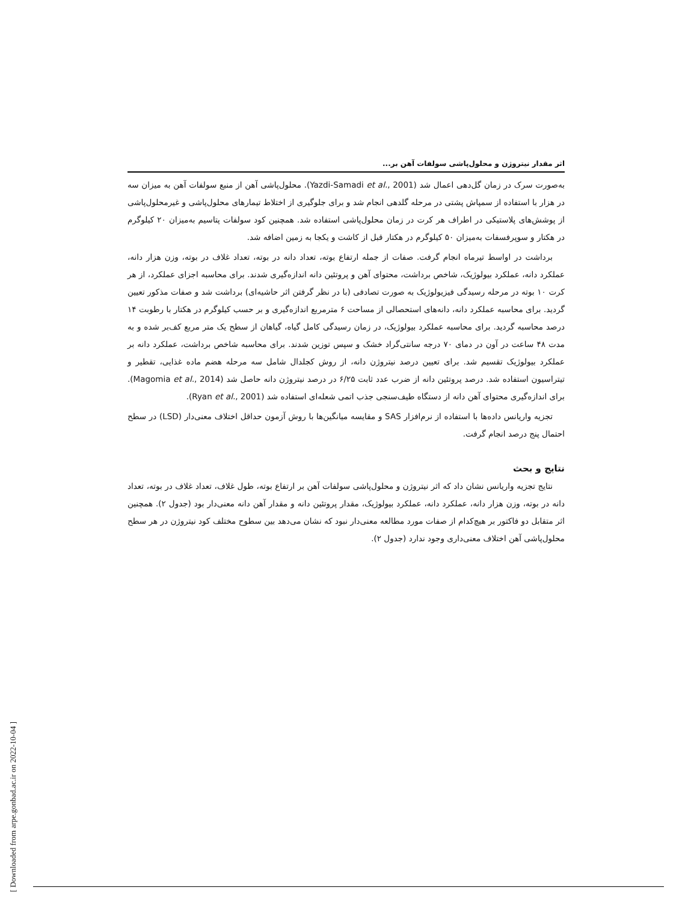اثر مقدار نیتروژن و محلول‌پاشی سولفات آهن بر...
به‌صورت سرک در زمان گل‌دهی اعمال شد (Yazdi-Samadi et al., 2001). محلول‌پاشی آهن از منبع سولفات آهن به میزان سه در هزار با استفاده از سمپاش پشتی در مرحله گلدهی انجام شد و برای جلوگیری از اختلاط تیمارهای محلول‌پاشی و غیرمحلول‌پاشی از پوشش‌های پلاستیکی در اطراف هر کرت در زمان محلول‌پاشی استفاده شد. همچنین کود سولفات پتاسیم به‌میزان ۲۰ کیلوگرم در هکتار و سوپرفسفات به‌میزان ۵۰ کیلوگرم در هکتار قبل از کاشت و یکجا به زمین اضافه شد.
برداشت در اواسط تیرماه انجام گرفت. صفات از جمله ارتفاع بوته، تعداد دانه در بوته، تعداد غلاف در بوته، وزن هزار دانه، عملکرد دانه، عملکرد بیولوژیک، شاخص برداشت، محتوای آهن و پروتئین دانه اندازه‌گیری شدند. برای محاسبه اجزای عملکرد، از هر کرت ۱۰ بوته در مرحله رسیدگی فیزیولوژیک به صورت تصادفی (با در نظر گرفتن اثر حاشیه‌ای) برداشت شد و صفات مذکور تعیین گردید. برای محاسبه عملکرد دانه، دانه‌های استحصالی از مساحت ۶ مترمربع اندازه‌گیری و بر حسب کیلوگرم در هکتار با رطوبت ۱۴ درصد محاسبه گردید. برای محاسبه عملکرد بیولوژیک، در زمان رسیدگی کامل گیاه، گیاهان از سطح یک متر مربع کف‌بر شده و به مدت ۴۸ ساعت در آون در دمای ۷۰ درجه سانتی‌گراد خشک و سپس توزین شدند. برای محاسبه شاخص برداشت، عملکرد دانه بر عملکرد بیولوژیک تقسیم شد. برای تعیین درصد نیتروژن دانه، از روش کجلدال شامل سه مرحله هضم ماده غذایی، تقطیر و تیتراسیون استفاده شد. درصد پروتئین دانه از ضرب عدد ثابت ۶/۲۵ در درصد نیتروژن دانه حاصل شد (Magomia et al., 2014). برای اندازه‌گیری محتوای آهن دانه از دستگاه طیف‌سنجی جذب اتمی شعله‌ای استفاده شد (Ryan et al., 2001).
تجزیه واریانس داده‌ها با استفاده از نرم‌افزار SAS و مقایسه میانگین‌ها با روش آزمون حداقل اختلاف معنی‌دار (LSD) در سطح احتمال پنج درصد انجام گرفت.
نتایج و بحث
نتایج تجزیه واریانس نشان داد که اثر نیتروژن و محلول‌پاشی سولفات آهن بر ارتفاع بوته، طول غلاف، تعداد غلاف در بوته، تعداد دانه در بوته، وزن هزار دانه، عملکرد دانه، عملکرد بیولوژیک، مقدار پروتئین دانه و مقدار آهن دانه معنی‌دار بود (جدول ۲). همچنین اثر متقابل دو فاکتور بر هیچ‌کدام از صفات مورد مطالعه معنی‌دار نبود که نشان می‌دهد بین سطوح مختلف کود نیتروژن در هر سطح محلول‌پاشی آهن اختلاف معنی‌داری وجود ندارد (جدول ۲).
[ Downloaded from arpe.gonbad.ac.ir on 2022-10-04 ]